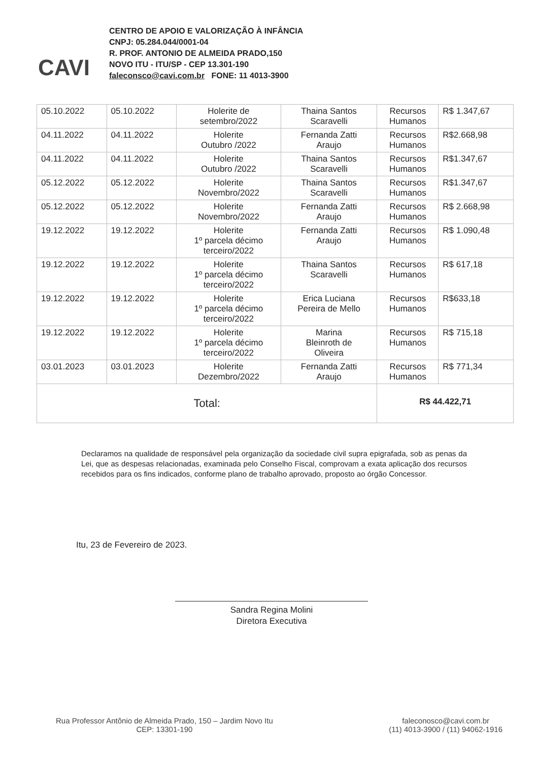CAVI
CENTRO DE APOIO E VALORIZAÇÃO À INFÂNCIA
CNPJ: 05.284.044/0001-04
R. PROF. ANTONIO DE ALMEIDA PRADO,150
NOVO ITU - ITU/SP - CEP 13.301-190
faleconsco@cavi.com.br FONE: 11 4013-3900
| 05.10.2022 | 05.10.2022 | Holerite de setembro/2022 | Thaina Santos Scaravelli | Recursos Humanos | R$ 1.347,67 |
| 04.11.2022 | 04.11.2022 | Holerite Outubro /2022 | Fernanda Zatti Araujo | Recursos Humanos | R$2.668,98 |
| 04.11.2022 | 04.11.2022 | Holerite Outubro /2022 | Thaina Santos Scaravelli | Recursos Humanos | R$1.347,67 |
| 05.12.2022 | 05.12.2022 | Holerite Novembro/2022 | Thaina Santos Scaravelli | Recursos Humanos | R$1.347,67 |
| 05.12.2022 | 05.12.2022 | Holerite Novembro/2022 | Fernanda Zatti Araujo | Recursos Humanos | R$ 2.668,98 |
| 19.12.2022 | 19.12.2022 | Holerite 1º parcela décimo terceiro/2022 | Fernanda Zatti Araujo | Recursos Humanos | R$ 1.090,48 |
| 19.12.2022 | 19.12.2022 | Holerite 1º parcela décimo terceiro/2022 | Thaina Santos Scaravelli | Recursos Humanos | R$ 617,18 |
| 19.12.2022 | 19.12.2022 | Holerite 1º parcela décimo terceiro/2022 | Erica Luciana Pereira de Mello | Recursos Humanos | R$633,18 |
| 19.12.2022 | 19.12.2022 | Holerite 1º parcela décimo terceiro/2022 | Marina Bleinroth de Oliveira | Recursos Humanos | R$ 715,18 |
| 03.01.2023 | 03.01.2023 | Holerite Dezembro/2022 | Fernanda Zatti Araujo | Recursos Humanos | R$ 771,34 |
| Total: | | | | R$ 44.422,71 | |
Declaramos na qualidade de responsável pela organização da sociedade civil supra epigrafada, sob as penas da Lei, que as despesas relacionadas, examinada pelo Conselho Fiscal, comprovam a exata aplicação dos recursos recebidos para os fins indicados, conforme plano de trabalho aprovado, proposto ao órgão Concessor.
Itu, 23 de Fevereiro de 2023.
Sandra Regina Molini
Diretora Executiva
Rua Professor Antônio de Almeida Prado, 150 – Jardim Novo Itu
CEP: 13301-190
faleconosco@cavi.com.br
(11) 4013-3900 / (11) 94062-1916